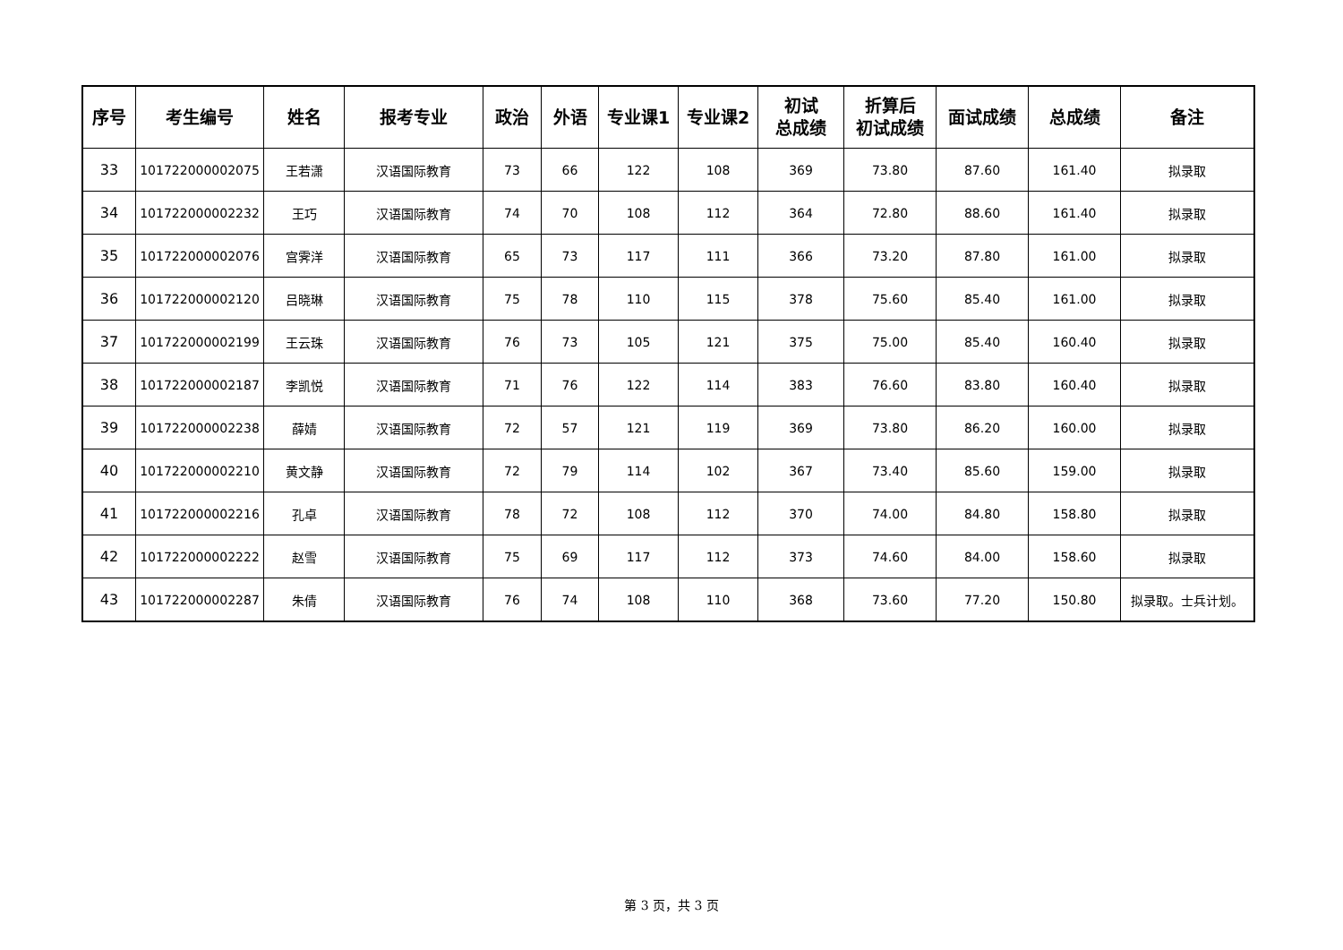| 序号 | 考生编号 | 姓名 | 报考专业 | 政治 | 外语 | 专业课1 | 专业课2 | 初试 总成绩 | 折算后 初试成绩 | 面试成绩 | 总成绩 | 备注 |
| --- | --- | --- | --- | --- | --- | --- | --- | --- | --- | --- | --- | --- |
| 33 | 101722000002075 | 王若潇 | 汉语国际教育 | 73 | 66 | 122 | 108 | 369 | 73.80 | 87.60 | 161.40 | 拟录取 |
| 34 | 101722000002232 | 王巧 | 汉语国际教育 | 74 | 70 | 108 | 112 | 364 | 72.80 | 88.60 | 161.40 | 拟录取 |
| 35 | 101722000002076 | 宫霁洋 | 汉语国际教育 | 65 | 73 | 117 | 111 | 366 | 73.20 | 87.80 | 161.00 | 拟录取 |
| 36 | 101722000002120 | 吕晓琳 | 汉语国际教育 | 75 | 78 | 110 | 115 | 378 | 75.60 | 85.40 | 161.00 | 拟录取 |
| 37 | 101722000002199 | 王云珠 | 汉语国际教育 | 76 | 73 | 105 | 121 | 375 | 75.00 | 85.40 | 160.40 | 拟录取 |
| 38 | 101722000002187 | 李凯悦 | 汉语国际教育 | 71 | 76 | 122 | 114 | 383 | 76.60 | 83.80 | 160.40 | 拟录取 |
| 39 | 101722000002238 | 薛婧 | 汉语国际教育 | 72 | 57 | 121 | 119 | 369 | 73.80 | 86.20 | 160.00 | 拟录取 |
| 40 | 101722000002210 | 黄文静 | 汉语国际教育 | 72 | 79 | 114 | 102 | 367 | 73.40 | 85.60 | 159.00 | 拟录取 |
| 41 | 101722000002216 | 孔卓 | 汉语国际教育 | 78 | 72 | 108 | 112 | 370 | 74.00 | 84.80 | 158.80 | 拟录取 |
| 42 | 101722000002222 | 赵雪 | 汉语国际教育 | 75 | 69 | 117 | 112 | 373 | 74.60 | 84.00 | 158.60 | 拟录取 |
| 43 | 101722000002287 | 朱倩 | 汉语国际教育 | 76 | 74 | 108 | 110 | 368 | 73.60 | 77.20 | 150.80 | 拟录取。士兵计划。 |
第 3 页，共 3 页